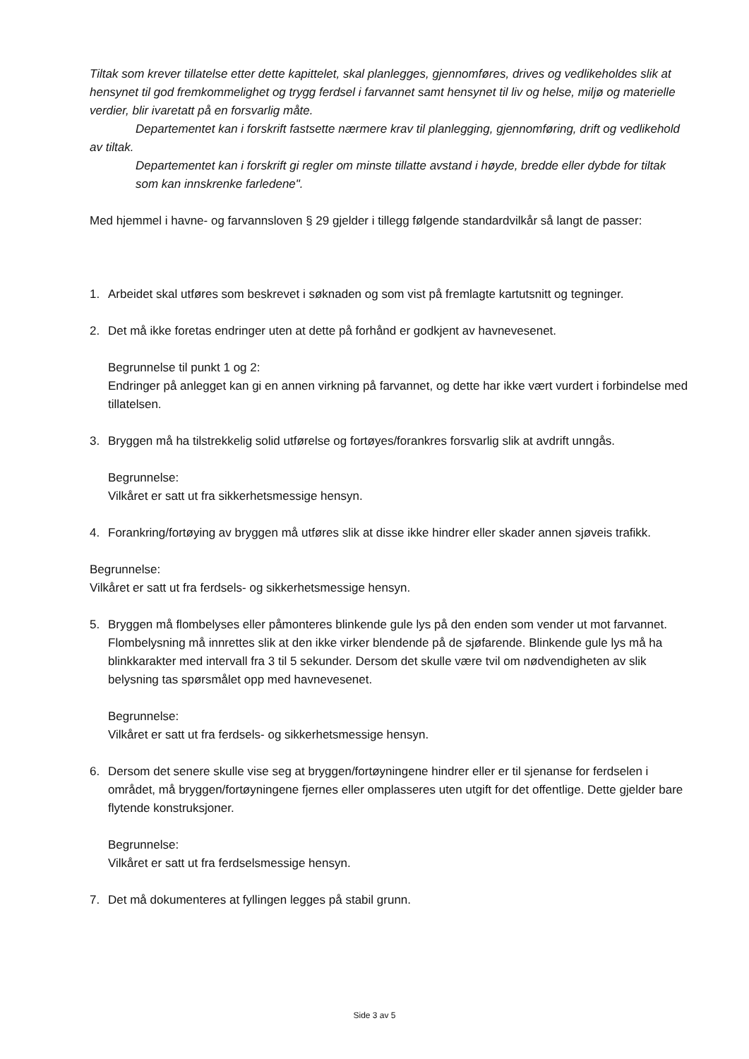Tiltak som krever tillatelse etter dette kapittelet, skal planlegges, gjennomføres, drives og vedlikeholdes slik at hensynet til god fremkommelighet og trygg ferdsel i farvannet samt hensynet til liv og helse, miljø og materielle verdier, blir ivaretatt på en forsvarlig måte.
Departementet kan i forskrift fastsette nærmere krav til planlegging, gjennomføring, drift og vedlikehold av tiltak.
Departementet kan i forskrift gi regler om minste tillatte avstand i høyde, bredde eller dybde for tiltak som kan innskrenke farledene".
Med hjemmel i havne- og farvannsloven § 29 gjelder i tillegg følgende standardvilkår så langt de passer:
1. Arbeidet skal utføres som beskrevet i søknaden og som vist på fremlagte kartutsnitt og tegninger.
2. Det må ikke foretas endringer uten at dette på forhånd er godkjent av havnevesenet.
Begrunnelse til punkt 1 og 2:
Endringer på anlegget kan gi en annen virkning på farvannet, og dette har ikke vært vurdert i forbindelse med tillatelsen.
3. Bryggen må ha tilstrekkelig solid utførelse og fortøyes/forankres forsvarlig slik at avdrift unngås.
Begrunnelse:
Vilkåret er satt ut fra sikkerhetsmessige hensyn.
4. Forankring/fortøying av bryggen må utføres slik at disse ikke hindrer eller skader annen sjøveis trafikk.
Begrunnelse:
Vilkåret er satt ut fra ferdsels- og sikkerhetsmessige hensyn.
5. Bryggen må flombelyses eller påmonteres blinkende gule lys på den enden som vender ut mot farvannet. Flombelysning må innrettes slik at den ikke virker blendende på de sjøfarende. Blinkende gule lys må ha blinkkarakter med intervall fra 3 til 5 sekunder. Dersom det skulle være tvil om nødvendigheten av slik belysning tas spørsmålet opp med havnevesenet.
Begrunnelse:
Vilkåret er satt ut fra ferdsels- og sikkerhetsmessige hensyn.
6. Dersom det senere skulle vise seg at bryggen/fortøyningene hindrer eller er til sjenanse for ferdselen i området, må bryggen/fortøyningene fjernes eller omplasseres uten utgift for det offentlige. Dette gjelder bare flytende konstruksjoner.
Begrunnelse:
Vilkåret er satt ut fra ferdselsmessige hensyn.
7. Det må dokumenteres at fyllingen legges på stabil grunn.
Side 3 av 5